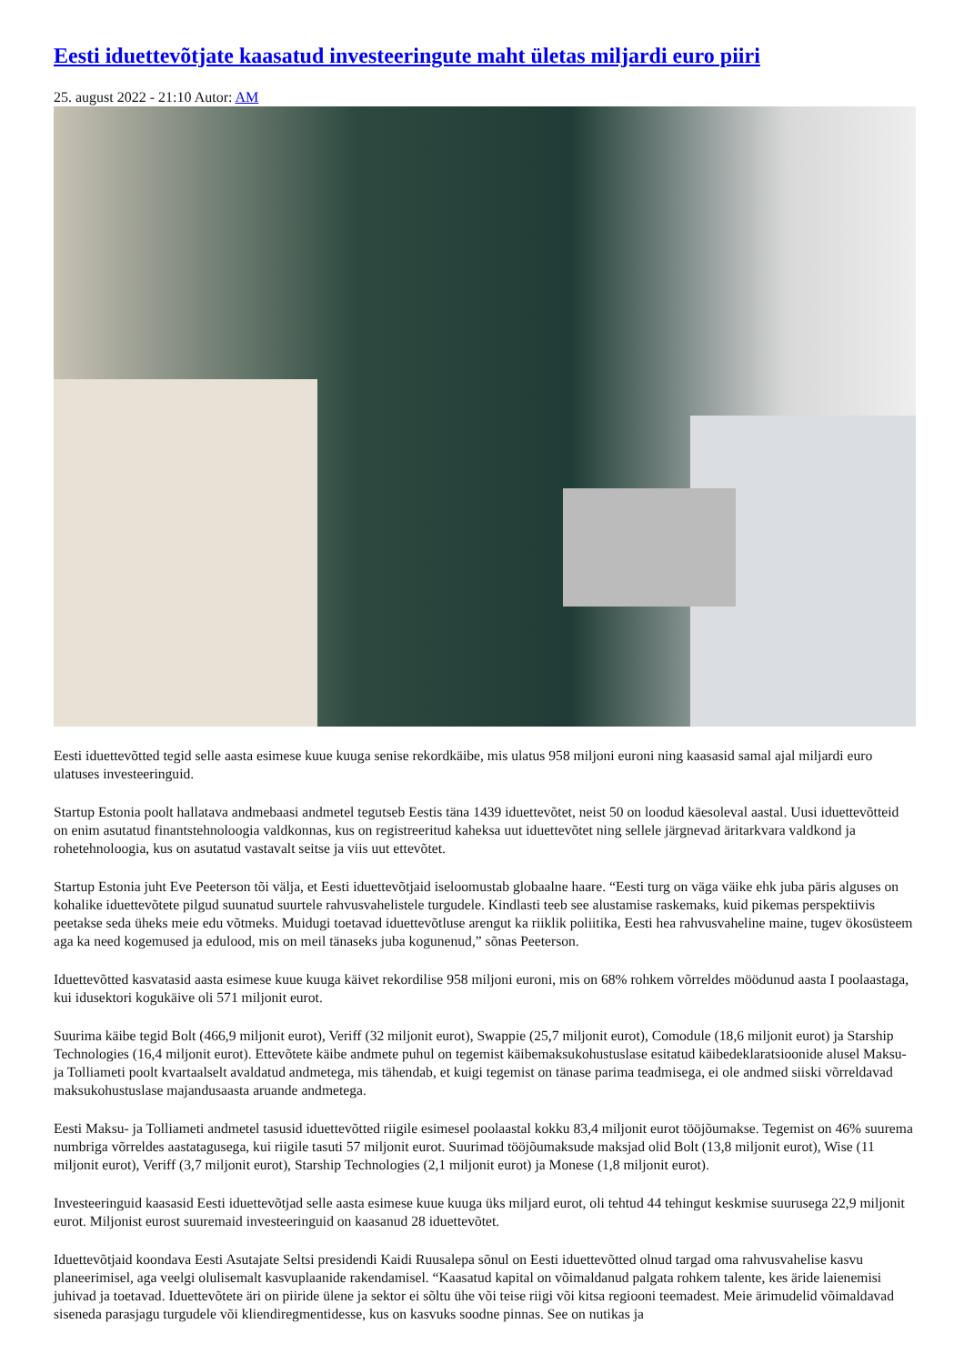Eesti iduettevõtjate kaasatud investeeringute maht ületas miljardi euro piiri
25. august 2022 - 21:10 Autor: AM
Eesti iduettevõtted tegid selle aasta esimese kuue kuuga senise rekordkäibe, mis ulatus 958 miljoni euroni ning kaasasid samal ajal miljardi euro ulatuses investeeringuid.
Startup Estonia poolt hallatava andmebaasi andmetel tegutseb Eestis täna 1439 iduettevõtet, neist 50 on loodud käesoleval aastal. Uusi iduettevõtteid on enim asutatud finantstehnoloogia valdkonnas, kus on registreeritud kaheksa uut iduettevõtet ning sellele järgnevad äritarkvara valdkond ja rohetehnoloogia, kus on asutatud vastavalt seitse ja viis uut ettevõtet.
Startup Estonia juht Eve Peeterson tõi välja, et Eesti iduettevõtjaid iseloomustab globaalne haare. “Eesti turg on väga väike ehk juba päris alguses on kohalike iduettevõtete pilgud suunatud suurtele rahvusvahelistele turgudele. Kindlasti teeb see alustamise raskemaks, kuid pikemas perspektiivis peetakse seda üheks meie edu võtmeks. Muidugi toetavad iduettevõtluse arengut ka riiklik poliitika, Eesti hea rahvusvaheline maine, tugev ökosüsteem aga ka need kogemused ja edulood, mis on meil tänaseks juba kogunenud,” sõnas Peeterson.
Iduettevõtted kasvatasid aasta esimese kuue kuuga käivet rekordilise 958 miljoni euroni, mis on 68% rohkem võrreldes möödunud aasta I poolaastaga, kui idusektori kogukäive oli 571 miljonit eurot.
Suurima käibe tegid Bolt (466,9 miljonit eurot), Veriff (32 miljonit eurot), Swappie (25,7 miljonit eurot), Comodule (18,6 miljonit eurot) ja Starship Technologies (16,4 miljonit eurot). Ettevõtete käibe andmete puhul on tegemist käibemaksukohustuslase esitatud käibedeklaratsioonide alusel Maksu- ja Tolliameti poolt kvartaalselt avaldatud andmetega, mis tähendab, et kuigi tegemist on tänase parima teadmisega, ei ole andmed siiski võrreldavad maksukohustuslase majandusaasta aruande andmetega.
Eesti Maksu- ja Tolliameti andmetel tasusid iduettevõtted riigile esimesel poolaastal kokku 83,4 miljonit eurot tööjõumakse. Tegemist on 46% suurema numbriga võrreldes aastatagusega, kui riigile tasuti 57 miljonit eurot. Suurimad tööjõumaksude maksjad olid Bolt (13,8 miljonit eurot), Wise (11 miljonit eurot), Veriff (3,7 miljonit eurot), Starship Technologies (2,1 miljonit eurot) ja Monese (1,8 miljonit eurot).
Investeeringuid kaasasid Eesti iduettevõtjad selle aasta esimese kuue kuuga üks miljard eurot, oli tehtud 44 tehingut keskmise suurusega 22,9 miljonit eurot. Miljonist eurost suuremaid investeeringuid on kaasanud 28 iduettevõtet.
Iduettevõtjaid koondava Eesti Asutajate Seltsi presidendi Kaidi Ruusalepa sõnul on Eesti iduettevõtted olnud targad oma rahvusvahelise kasvu planeerimisel, aga veelgi olulisemalt kasvuplaanide rakendamisel. “Kaasatud kapital on võimaldanud palgata rohkem talente, kes äride laienemisi juhivad ja toetavad. Iduettevõtete äri on piiride ülene ja sektor ei sõltu ühe või teise riigi või kitsa regiooni teemadest. Meie ärimudelid võimaldavad siseneda parasjagu turgudele või kliendiregmentidesse, kus on kasvuks soodne pinnas. See on nutikas ja